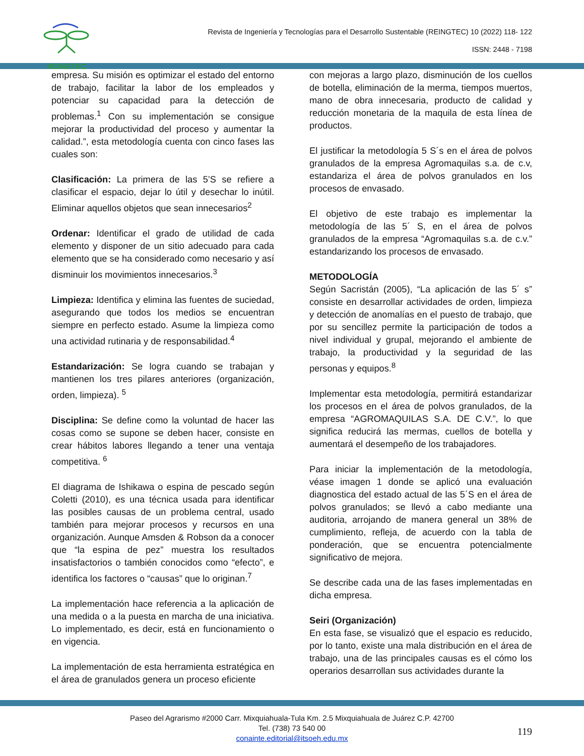REINGTEC
Revista de Ingeniería y Tecnologías para el Desarrollo Sustentable (REINGTEC) 10 (2022) 118- 122
ISSN: 2448 - 7198
empresa. Su misión es optimizar el estado del entorno de trabajo, facilitar la labor de los empleados y potenciar su capacidad para la detección de problemas.<sup>1</sup> Con su implementación se consigue mejorar la productividad del proceso y aumentar la calidad.”, esta metodología cuenta con cinco fases las cuales son:
Clasificación: La primera de las 5’S se refiere a clasificar el espacio, dejar lo útil y desechar lo inútil. Eliminar aquellos objetos que sean innecesarios<sup>2</sup>
Ordenar: Identificar el grado de utilidad de cada elemento y disponer de un sitio adecuado para cada elemento que se ha considerado como necesario y así disminuir los movimientos innecesarios.<sup>3</sup>
Limpieza: Identifica y elimina las fuentes de suciedad, asegurando que todos los medios se encuentran siempre en perfecto estado. Asume la limpieza como una actividad rutinaria y de responsabilidad.<sup>4</sup>
Estandarización: Se logra cuando se trabajan y mantienen los tres pilares anteriores (organización, orden, limpieza). <sup>5</sup>
Disciplina: Se define como la voluntad de hacer las cosas como se supone se deben hacer, consiste en crear hábitos labores llegando a tener una ventaja competitiva. <sup>6</sup>
El diagrama de Ishikawa o espina de pescado según Coletti (2010), es una técnica usada para identificar las posibles causas de un problema central, usado también para mejorar procesos y recursos en una organización. Aunque Amsden & Robson da a conocer que “la espina de pez” muestra los resultados insatisfactorios o también conocidos como “efecto”, e identifica los factores o “causas” que lo originan.<sup>7</sup>
La implementación hace referencia a la aplicación de una medida o a la puesta en marcha de una iniciativa. Lo implementado, es decir, está en funcionamiento o en vigencia.
La implementación de esta herramienta estratégica en el área de granulados genera un proceso eficiente
con mejoras a largo plazo, disminución de los cuellos de botella, eliminación de la merma, tiempos muertos, mano de obra innecesaria, producto de calidad y reducción monetaria de la maquila de esta línea de productos.
El justificar la metodología 5 S´s en el área de polvos granulados de la empresa Agromaquilas s.a. de c.v, estandariza el área de polvos granulados en los procesos de envasado.
El objetivo de este trabajo es implementar la metodología de las 5´ S, en el área de polvos granulados de la empresa “Agromaquilas s.a. de c.v.” estandarizando los procesos de envasado.
METODOLOGÍA
Según Sacristán (2005), “La aplicación de las 5´ s” consiste en desarrollar actividades de orden, limpieza y detección de anomalías en el puesto de trabajo, que por su sencillez permite la participación de todos a nivel individual y grupal, mejorando el ambiente de trabajo, la productividad y la seguridad de las personas y equipos.<sup>8</sup>
Implementar esta metodología, permitirá estandarizar los procesos en el área de polvos granulados, de la empresa “AGROMAQUILAS S.A. DE C.V.”, lo que significa reducirá las mermas, cuellos de botella y aumentará el desempeño de los trabajadores.
Para iniciar la implementación de la metodología, véase imagen 1 donde se aplicó una evaluación diagnostica del estado actual de las 5´S en el área de polvos granulados; se llevó a cabo mediante una auditoria, arrojando de manera general un 38% de cumplimiento, refleja, de acuerdo con la tabla de ponderación, que se encuentra potencialmente significativo de mejora.
Se describe cada una de las fases implementadas en dicha empresa.
Seiri (Organización)
En esta fase, se visualizó que el espacio es reducido, por lo tanto, existe una mala distribución en el área de trabajo, una de las principales causas es el cómo los operarios desarrollan sus actividades durante la
Paseo del Agrarismo #2000 Carr. Mixquiahuala-Tula Km. 2.5 Mixquiahuala de Juárez C.P. 42700
Tel. (738) 73 540 00
conainte.editorial@itsoeh.edu.mx
119